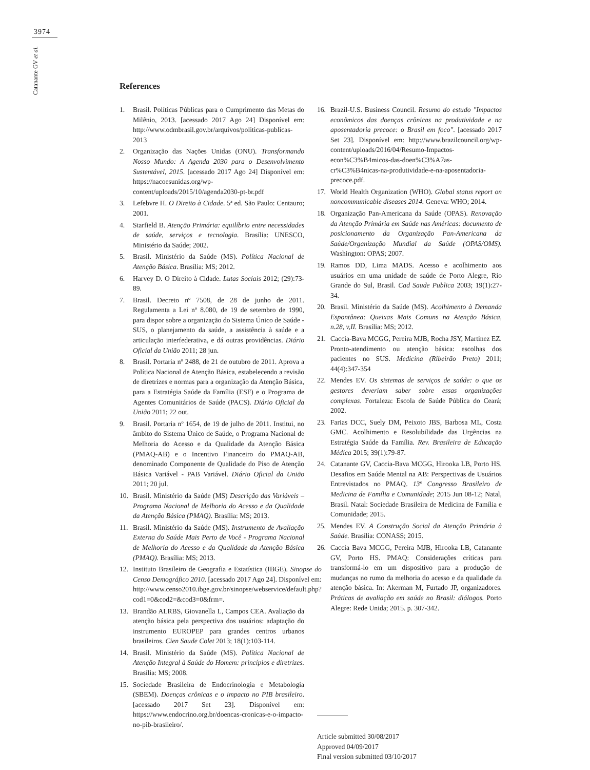3974
Catanante GV et al.
References
1. Brasil. Políticas Públicas para o Cumprimento das Metas do Milênio, 2013. [acessado 2017 Ago 24] Disponível em: http://www.odmbrasil.gov.br/arquivos/politicas-publicas-2013
2. Organização das Nações Unidas (ONU). Transformando Nosso Mundo: A Agenda 2030 para o Desenvolvimento Sustentável, 2015. [acessado 2017 Ago 24] Disponível em: https://nacoesunidas.org/wp-content/uploads/2015/10/agenda2030-pt-br.pdf
3. Lefebvre H. O Direito à Cidade. 5ª ed. São Paulo: Centauro; 2001.
4. Starfield B. Atenção Primária: equilíbrio entre necessidades de saúde, serviços e tecnologia. Brasília: UNESCO, Ministério da Saúde; 2002.
5. Brasil. Ministério da Saúde (MS). Política Nacional de Atenção Básica. Brasília: MS; 2012.
6. Harvey D. O Direito à Cidade. Lutas Sociais 2012; (29):73-89.
7. Brasil. Decreto nº 7508, de 28 de junho de 2011. Regulamenta a Lei nº 8.080, de 19 de setembro de 1990, para dispor sobre a organização do Sistema Único de Saúde - SUS, o planejamento da saúde, a assistência à saúde e a articulação interfederativa, e dá outras providências. Diário Oficial da União 2011; 28 jun.
8. Brasil. Portaria nº 2488, de 21 de outubro de 2011. Aprova a Política Nacional de Atenção Básica, estabelecendo a revisão de diretrizes e normas para a organização da Atenção Básica, para a Estratégia Saúde da Família (ESF) e o Programa de Agentes Comunitários de Saúde (PACS). Diário Oficial da União 2011; 22 out.
9. Brasil. Portaria nº 1654, de 19 de julho de 2011. Institui, no âmbito do Sistema Único de Saúde, o Programa Nacional de Melhoria do Acesso e da Qualidade da Atenção Básica (PMAQ-AB) e o Incentivo Financeiro do PMAQ-AB, denominado Componente de Qualidade do Piso de Atenção Básica Variável - PAB Variável. Diário Oficial da União 2011; 20 jul.
10. Brasil. Ministério da Saúde (MS) Descrição das Variáveis – Programa Nacional de Melhoria do Acesso e da Qualidade da Atenção Básica (PMAQ). Brasília: MS; 2013.
11. Brasil. Ministério da Saúde (MS). Instrumento de Avaliação Externa do Saúde Mais Perto de Você - Programa Nacional de Melhoria do Acesso e da Qualidade da Atenção Básica (PMAQ). Brasília: MS; 2013.
12. Instituto Brasileiro de Geografia e Estatística (IBGE). Sinopse do Censo Demográfico 2010. [acessado 2017 Ago 24]. Disponível em: http://www.censo2010.ibge.gov.br/sinopse/webservice/default.php?cod1=0&cod2=&cod3=0&frm=.
13. Brandão ALRBS, Giovanella L, Campos CEA. Avaliação da atenção básica pela perspectiva dos usuários: adaptação do instrumento EUROPEP para grandes centros urbanos brasileiros. Cien Saude Colet 2013; 18(1):103-114.
14. Brasil. Ministério da Saúde (MS). Política Nacional de Atenção Integral à Saúde do Homem: princípios e diretrizes. Brasília: MS; 2008.
15. Sociedade Brasileira de Endocrinologia e Metabologia (SBEM). Doenças crônicas e o impacto no PIB brasileiro. [acessado 2017 Set 23]. Disponível em: https://www.endocrino.org.br/doencas-cronicas-e-o-impacto-no-pib-brasileiro/.
16. Brazil-U.S. Business Council. Resumo do estudo "Impactos econômicos das doenças crônicas na produtividade e na aposentadoria precoce: o Brasil em foco". [acessado 2017 Set 23]. Disponível em: http://www.brazilcouncil.org/wp-content/uploads/2016/04/Resumo-Impactos-econ%C3%B4micos-das-doen%C3%A7as-cr%C3%B4nicas-na-produtividade-e-na-aposentadoria-precoce.pdf.
17. World Health Organization (WHO). Global status report on noncommunicable diseases 2014. Geneva: WHO; 2014.
18. Organização Pan-Americana da Saúde (OPAS). Renovação da Atenção Primária em Saúde nas Américas: documento de posicionamento da Organização Pan-Americana da Saúde/Organização Mundial da Saúde (OPAS/OMS). Washington: OPAS; 2007.
19. Ramos DD, Lima MADS. Acesso e acolhimento aos usuários em uma unidade de saúde de Porto Alegre, Rio Grande do Sul, Brasil. Cad Saude Publica 2003; 19(1):27-34.
20. Brasil. Ministério da Saúde (MS). Acolhimento à Demanda Espontânea: Queixas Mais Comuns na Atenção Básica, n.28, v,II. Brasília: MS; 2012.
21. Caccia-Bava MCGG, Pereira MJB, Rocha JSY, Martinez EZ. Pronto-atendimento ou atenção básica: escolhas dos pacientes no SUS. Medicina (Ribeirão Preto) 2011; 44(4):347-354
22. Mendes EV. Os sistemas de serviços de saúde: o que os gestores deveriam saber sobre essas organizações complexas. Fortaleza: Escola de Saúde Pública do Ceará; 2002.
23. Farias DCC, Suely DM, Peixoto JBS, Barbosa ML, Costa GMC. Acolhimento e Resolubilidade das Urgências na Estratégia Saúde da Família. Rev. Brasileira de Educação Médica 2015; 39(1):79-87.
24. Catanante GV, Caccia-Bava MCGG, Hirooka LB, Porto HS. Desafios em Saúde Mental na AB: Perspectivas de Usuários Entrevistados no PMAQ. 13º Congresso Brasileiro de Medicina de Família e Comunidade; 2015 Jun 08-12; Natal, Brasil. Natal: Sociedade Brasileira de Medicina de Família e Comunidade; 2015.
25. Mendes EV. A Construção Social da Atenção Primária à Saúde. Brasília: CONASS; 2015.
26. Caccia Bava MCGG, Pereira MJB, Hirooka LB, Catanante GV, Porto HS. PMAQ: Considerações críticas para transformá-lo em um dispositivo para a produção de mudanças no rumo da melhoria do acesso e da qualidade da atenção básica. In: Akerman M, Furtado JP, organizadores. Práticas de avaliação em saúde no Brasil: diálogos. Porto Alegre: Rede Unida; 2015. p. 307-342.
Article submitted 30/08/2017
Approved 04/09/2017
Final version submitted 03/10/2017